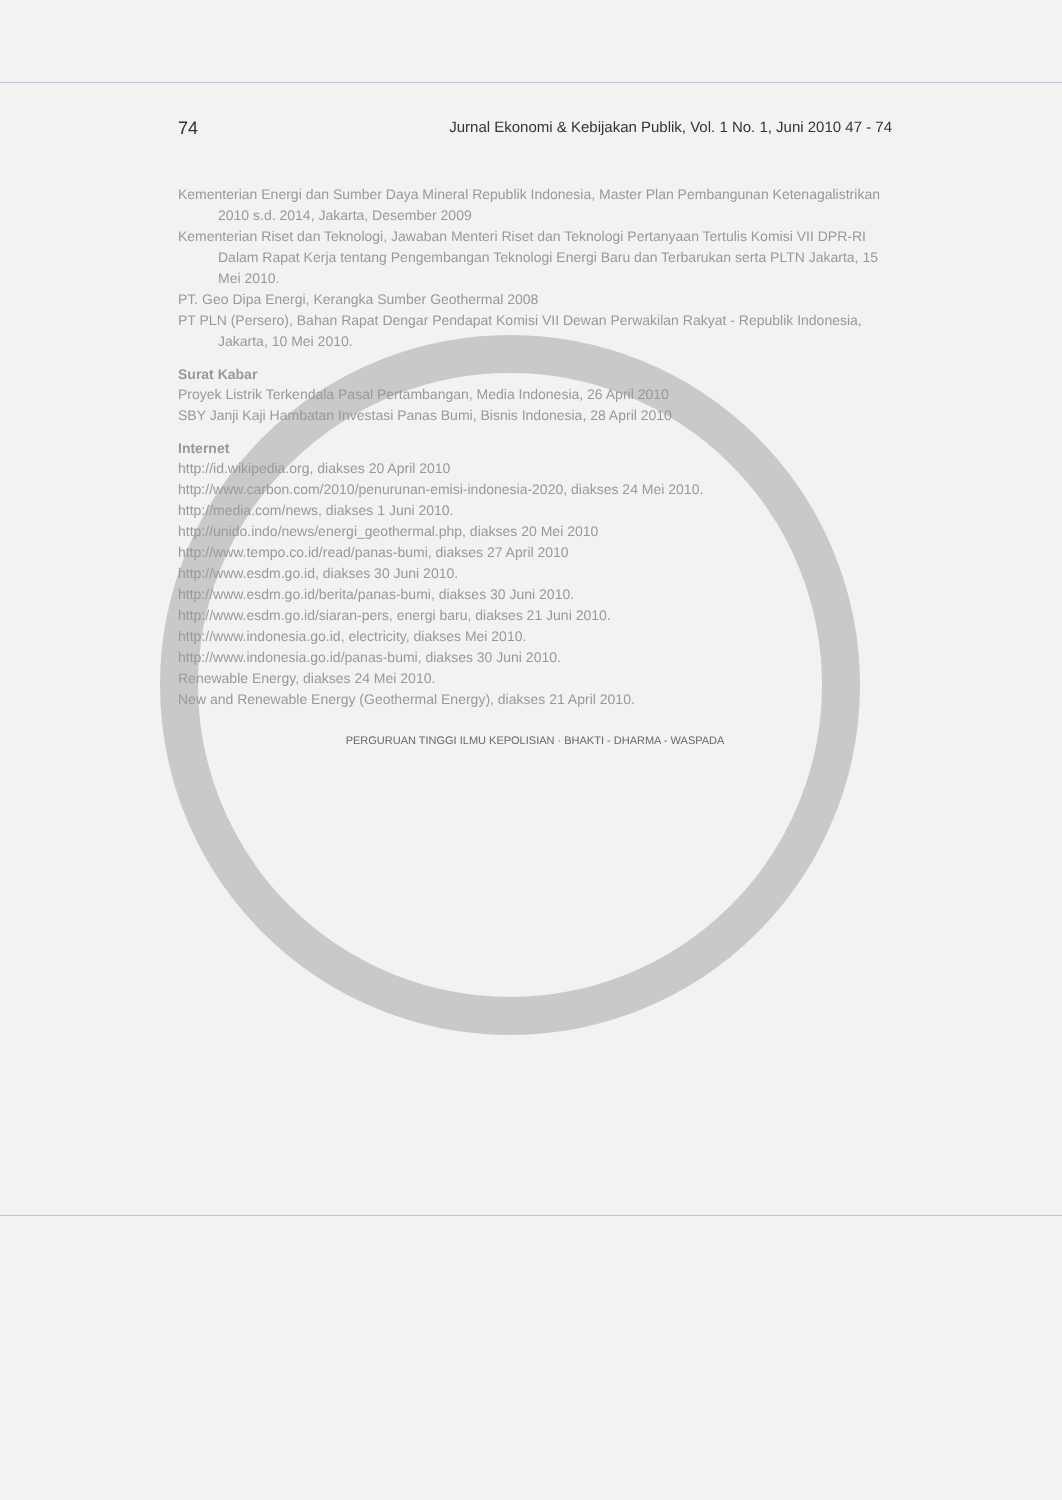74 Jurnal Ekonomi & Kebijakan Publik, Vol. 1 No. 1, Juni 2010 47 - 74
Kementerian Energi dan Sumber Daya Mineral Republik Indonesia, Master Plan Pembangunan Ketenagalistrikan 2010 s.d. 2014, Jakarta, Desember 2009
Kementerian Riset dan Teknologi, Jawaban Menteri Riset dan Teknologi Pertanyaan Tertulis Komisi VII DPR-RI Dalam Rapat Kerja tentang Pengembangan Teknologi Energi Baru dan Terbarukan serta PLTN Jakarta, 15 Mei 2010.
PT. Geo Dipa Energi, Kerangka Sumber Geothermal 2008
PT PLN (Persero), Bahan Rapat Dengar Pendapat Komisi VII Dewan Perwakilan Rakyat - Republik Indonesia, Jakarta, 10 Mei 2010.
Surat Kabar
Proyek Listrik Terkendala Pasal Pertambangan, Media Indonesia, 26 April 2010
SBY Janji Kaji Hambatan Investasi Panas Bumi, Bisnis Indonesia, 28 April 2010
Internet
http://id.wikipedia.org, diakses 20 April 2010
http://www.carbon.com/2010/penurunan-emisi-indonesia-2020, diakses 24 Mei 2010.
http://media.com/news, diakses 1 Juni 2010.
http://unido.indo/news/energi_geothermal.php, diakses 20 Mei 2010
http://www.tempo.co.id/read/panas-bumi, diakses 27 April 2010
http://www.esdm.go.id, diakses 30 Juni 2010.
http://www.esdm.go.id/berita/panas-bumi, diakses 30 Juni 2010.
http://www.esdm.go.id/siaran-pers, energi baru, diakses 21 Juni 2010.
http://www.indonesia.go.id, electricity, diakses Mei 2010.
http://www.indonesia.go.id/panas-bumi, diakses 30 Juni 2010.
Renewable Energy, diakses 24 Mei 2010.
New and Renewable Energy (Geothermal Energy), diakses 21 April 2010.
PERGURUAN TINGGI ILMU KEPOLISIAN · BHAKTI - DHARMA - WASPADA